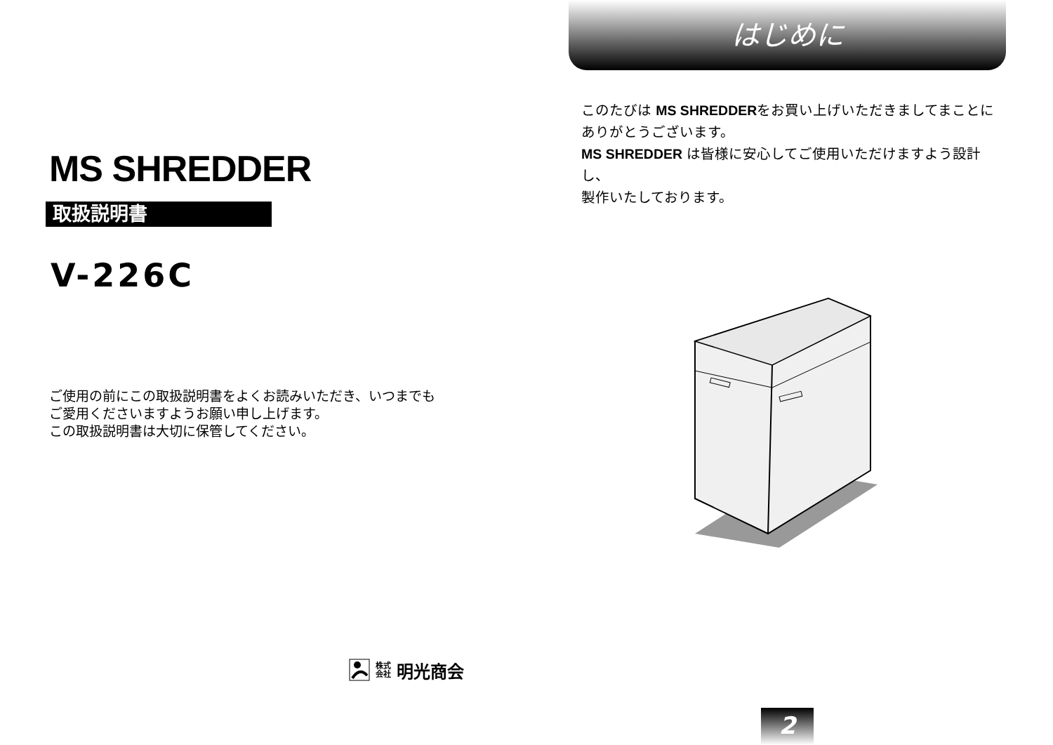MS SHREDDER
取扱説明書
V-226C
ご使用の前にこの取扱説明書をよくお読みいただき、いつまでも
ご愛用くださいますようお願い申し上げます。
この取扱説明書は大切に保管してください。
株式
会社 明光商会
はじめに
このたびは MS SHREDDERをお買い上げいただきましてまことに
ありがとうございます。
MS SHREDDER は皆様に安心してご使用いただけますよう設計し、
製作いたしております。
2